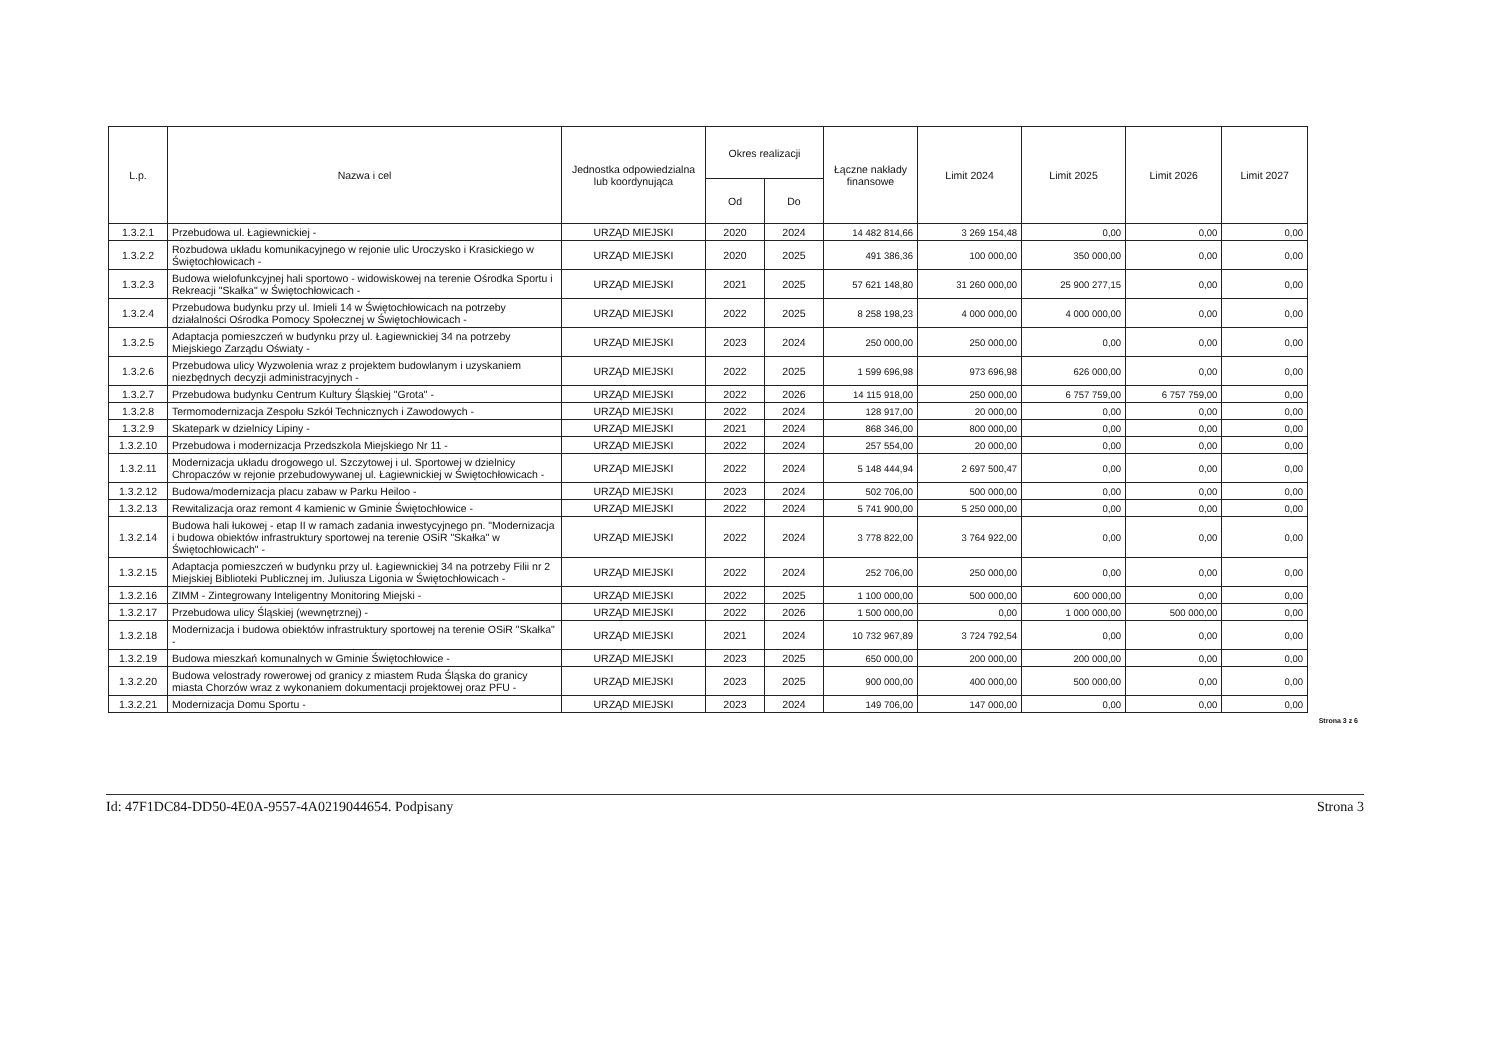| L.p. | Nazwa i cel | Jednostka odpowiedzialna lub koordynująca | Okres realizacji | | Łączne nakłady finansowe | Limit 2024 | Limit 2025 | Limit 2026 | Limit 2027 |
| --- | --- | --- | --- | --- | --- | --- | --- | --- | --- |
| | | | Od | Do | | | | | |
| 1.3.2.1 | Przebudowa ul. Łagiewnickiej - | URZĄD MIEJSKI | 2020 | 2024 | 14 482 814,66 | 3 269 154,48 | 0,00 | 0,00 | 0,00 |
| 1.3.2.2 | Rozbudowa układu komunikacyjnego w rejonie ulic Uroczysko i Krasickiego w Świętochłowicach - | URZĄD MIEJSKI | 2020 | 2025 | 491 386,36 | 100 000,00 | 350 000,00 | 0,00 | 0,00 |
| 1.3.2.3 | Budowa wielofunkcyjnej hali sportowo - widowiskowej na terenie Ośrodka Sportu i Rekreacji "Skałka" w Świętochłowicach - | URZĄD MIEJSKI | 2021 | 2025 | 57 621 148,80 | 31 260 000,00 | 25 900 277,15 | 0,00 | 0,00 |
| 1.3.2.4 | Przebudowa budynku przy ul. Imieli 14 w Świętochłowicach na potrzeby działalności Ośrodka Pomocy Społecznej w Świętochłowicach - | URZĄD MIEJSKI | 2022 | 2025 | 8 258 198,23 | 4 000 000,00 | 4 000 000,00 | 0,00 | 0,00 |
| 1.3.2.5 | Adaptacja pomieszczeń w budynku przy ul. Łagiewnickiej 34 na potrzeby Miejskiego Zarządu Oświaty - | URZĄD MIEJSKI | 2023 | 2024 | 250 000,00 | 250 000,00 | 0,00 | 0,00 | 0,00 |
| 1.3.2.6 | Przebudowa ulicy Wyzwolenia wraz z projektem budowlanym i uzyskaniem niezbędnych decyzji administracyjnych - | URZĄD MIEJSKI | 2022 | 2025 | 1 599 696,98 | 973 696,98 | 626 000,00 | 0,00 | 0,00 |
| 1.3.2.7 | Przebudowa budynku Centrum Kultury Śląskiej "Grota" - | URZĄD MIEJSKI | 2022 | 2026 | 14 115 918,00 | 250 000,00 | 6 757 759,00 | 6 757 759,00 | 0,00 |
| 1.3.2.8 | Termomodernizacja Zespołu Szkół Technicznych i Zawodowych - | URZĄD MIEJSKI | 2022 | 2024 | 128 917,00 | 20 000,00 | 0,00 | 0,00 | 0,00 |
| 1.3.2.9 | Skatepark w dzielnicy Lipiny - | URZĄD MIEJSKI | 2021 | 2024 | 868 346,00 | 800 000,00 | 0,00 | 0,00 | 0,00 |
| 1.3.2.10 | Przebudowa i modernizacja Przedszkola Miejskiego Nr 11 - | URZĄD MIEJSKI | 2022 | 2024 | 257 554,00 | 20 000,00 | 0,00 | 0,00 | 0,00 |
| 1.3.2.11 | Modernizacja układu drogowego ul. Szczytowej i ul. Sportowej w dzielnicy Chropaczów w rejonie przebudowywanej ul. Łagiewnickiej w Świętochłowicach - | URZĄD MIEJSKI | 2022 | 2024 | 5 148 444,94 | 2 697 500,47 | 0,00 | 0,00 | 0,00 |
| 1.3.2.12 | Budowa/modernizacja placu zabaw w Parku Heiloo - | URZĄD MIEJSKI | 2023 | 2024 | 502 706,00 | 500 000,00 | 0,00 | 0,00 | 0,00 |
| 1.3.2.13 | Rewitalizacja oraz remont 4 kamienic w Gminie Świętochłowice - | URZĄD MIEJSKI | 2022 | 2024 | 5 741 900,00 | 5 250 000,00 | 0,00 | 0,00 | 0,00 |
| 1.3.2.14 | Budowa hali łukowej - etap II w ramach zadania inwestycyjnego pn. "Modernizacja i budowa obiektów infrastruktury sportowej na terenie OSiR "Skałka" w Świętochłowicach" - | URZĄD MIEJSKI | 2022 | 2024 | 3 778 822,00 | 3 764 922,00 | 0,00 | 0,00 | 0,00 |
| 1.3.2.15 | Adaptacja pomieszczeń w budynku przy ul. Łagiewnickiej 34 na potrzeby Filii nr 2 Miejskiej Biblioteki Publicznej im. Juliusza Ligonia w Świętochłowicach - | URZĄD MIEJSKI | 2022 | 2024 | 252 706,00 | 250 000,00 | 0,00 | 0,00 | 0,00 |
| 1.3.2.16 | ZIMM - Zintegrowany Inteligentny Monitoring Miejski - | URZĄD MIEJSKI | 2022 | 2025 | 1 100 000,00 | 500 000,00 | 600 000,00 | 0,00 | 0,00 |
| 1.3.2.17 | Przebudowa ulicy Śląskiej (wewnętrznej) - | URZĄD MIEJSKI | 2022 | 2026 | 1 500 000,00 | 0,00 | 1 000 000,00 | 500 000,00 | 0,00 |
| 1.3.2.18 | Modernizacja i budowa obiektów infrastruktury sportowej na terenie OSiR "Skałka" - | URZĄD MIEJSKI | 2021 | 2024 | 10 732 967,89 | 3 724 792,54 | 0,00 | 0,00 | 0,00 |
| 1.3.2.19 | Budowa mieszkań komunalnych w Gminie Świętochłowice - | URZĄD MIEJSKI | 2023 | 2025 | 650 000,00 | 200 000,00 | 200 000,00 | 0,00 | 0,00 |
| 1.3.2.20 | Budowa velostrady rowerowej od granicy z miastem Ruda Śląska do granicy miasta Chorzów wraz z wykonaniem dokumentacji projektowej oraz PFU - | URZĄD MIEJSKI | 2023 | 2025 | 900 000,00 | 400 000,00 | 500 000,00 | 0,00 | 0,00 |
| 1.3.2.21 | Modernizacja Domu Sportu - | URZĄD MIEJSKI | 2023 | 2024 | 149 706,00 | 147 000,00 | 0,00 | 0,00 | 0,00 |
Strona 3 z 6
Id: 47F1DC84-DD50-4E0A-9557-4A0219044654. Podpisany Strona 3